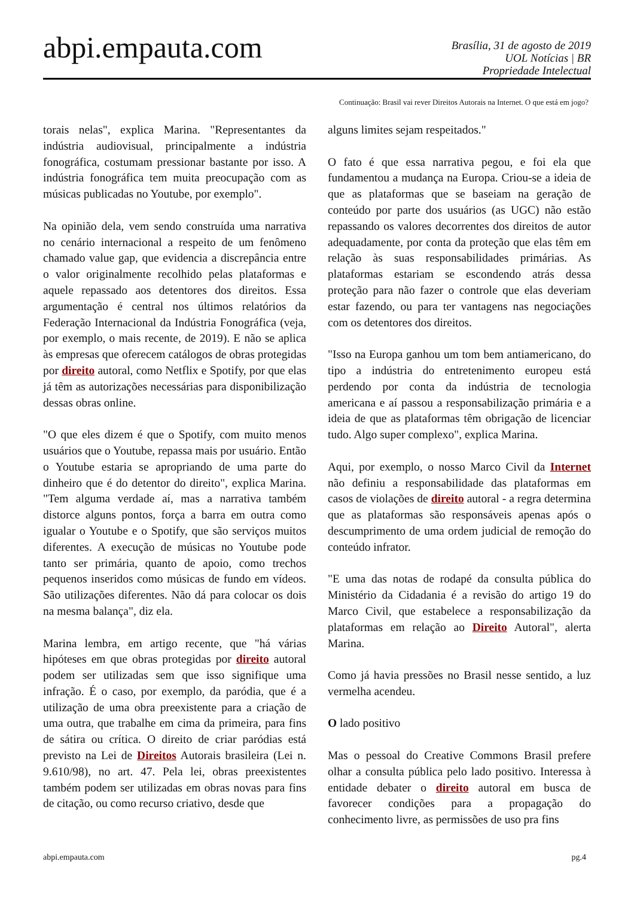abpi.empauta.com
Brasília, 31 de agosto de 2019
UOL Notícias | BR
Propriedade Intelectual
Continuação: Brasil vai rever Direitos Autorais na Internet. O que está em jogo?
torais nelas", explica Marina. "Representantes da indústria audiovisual, principalmente a indústria fonográfica, costumam pressionar bastante por isso. A indústria fonográfica tem muita preocupação com as músicas publicadas no Youtube, por exemplo".
Na opinião dela, vem sendo construída uma narrativa no cenário internacional a respeito de um fenômeno chamado value gap, que evidencia a discrepância entre o valor originalmente recolhido pelas plataformas e aquele repassado aos detentores dos direitos. Essa argumentação é central nos últimos relatórios da Federação Internacional da Indústria Fonográfica (veja, por exemplo, o mais recente, de 2019). E não se aplica às empresas que oferecem catálogos de obras protegidas por direito autoral, como Netflix e Spotify, por que elas já têm as autorizações necessárias para disponibilização dessas obras online.
"O que eles dizem é que o Spotify, com muito menos usuários que o Youtube, repassa mais por usuário. Então o Youtube estaria se apropriando de uma parte do dinheiro que é do detentor do direito", explica Marina. "Tem alguma verdade aí, mas a narrativa também distorce alguns pontos, força a barra em outra como igualar o Youtube e o Spotify, que são serviços muitos diferentes. A execução de músicas no Youtube pode tanto ser primária, quanto de apoio, como trechos pequenos inseridos como músicas de fundo em vídeos. São utilizações diferentes. Não dá para colocar os dois na mesma balança", diz ela.
Marina lembra, em artigo recente, que "há várias hipóteses em que obras protegidas por direito autoral podem ser utilizadas sem que isso signifique uma infração. É o caso, por exemplo, da paródia, que é a utilização de uma obra preexistente para a criação de uma outra, que trabalhe em cima da primeira, para fins de sátira ou crítica. O direito de criar paródias está previsto na Lei de Direitos Autorais brasileira (Lei n. 9.610/98), no art. 47. Pela lei, obras preexistentes também podem ser utilizadas em obras novas para fins de citação, ou como recurso criativo, desde que
alguns limites sejam respeitados."
O fato é que essa narrativa pegou, e foi ela que fundamentou a mudança na Europa. Criou-se a ideia de que as plataformas que se baseiam na geração de conteúdo por parte dos usuários (as UGC) não estão repassando os valores decorrentes dos direitos de autor adequadamente, por conta da proteção que elas têm em relação às suas responsabilidades primárias. As plataformas estariam se escondendo atrás dessa proteção para não fazer o controle que elas deveriam estar fazendo, ou para ter vantagens nas negociações com os detentores dos direitos.
"Isso na Europa ganhou um tom bem antiamericano, do tipo a indústria do entretenimento europeu está perdendo por conta da indústria de tecnologia americana e aí passou a responsabilização primária e a ideia de que as plataformas têm obrigação de licenciar tudo. Algo super complexo", explica Marina.
Aqui, por exemplo, o nosso Marco Civil da Internet não definiu a responsabilidade das plataformas em casos de violações de direito autoral - a regra determina que as plataformas são responsáveis apenas após o descumprimento de uma ordem judicial de remoção do conteúdo infrator.
"E uma das notas de rodapé da consulta pública do Ministério da Cidadania é a revisão do artigo 19 do Marco Civil, que estabelece a responsabilização da plataformas em relação ao Direito Autoral", alerta Marina.
Como já havia pressões no Brasil nesse sentido, a luz vermelha acendeu.
O lado positivo
Mas o pessoal do Creative Commons Brasil prefere olhar a consulta pública pelo lado positivo. Interessa à entidade debater o direito autoral em busca de favorecer condições para a propagação do conhecimento livre, as permissões de uso pra fins
abpi.empauta.com pg.4